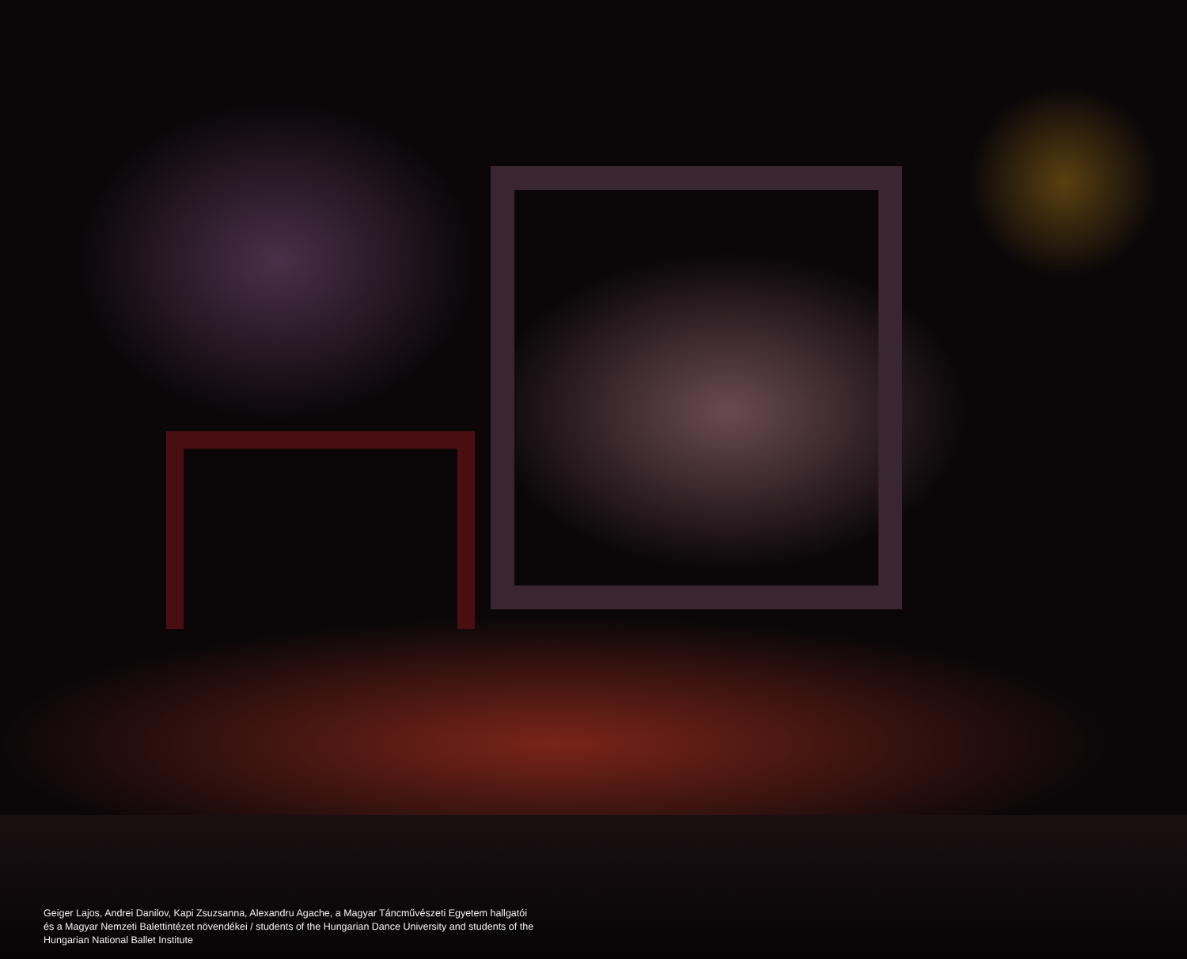Geiger Lajos, Andrei Danilov, Kapi Zsuzsanna, Alexandru Agache, a Magyar Táncművészeti Egyetem hallgatói és a Magyar Nemzeti Balettintézet növendékei / students of the Hungarian Dance University and students of the Hungarian National Ballet Institute